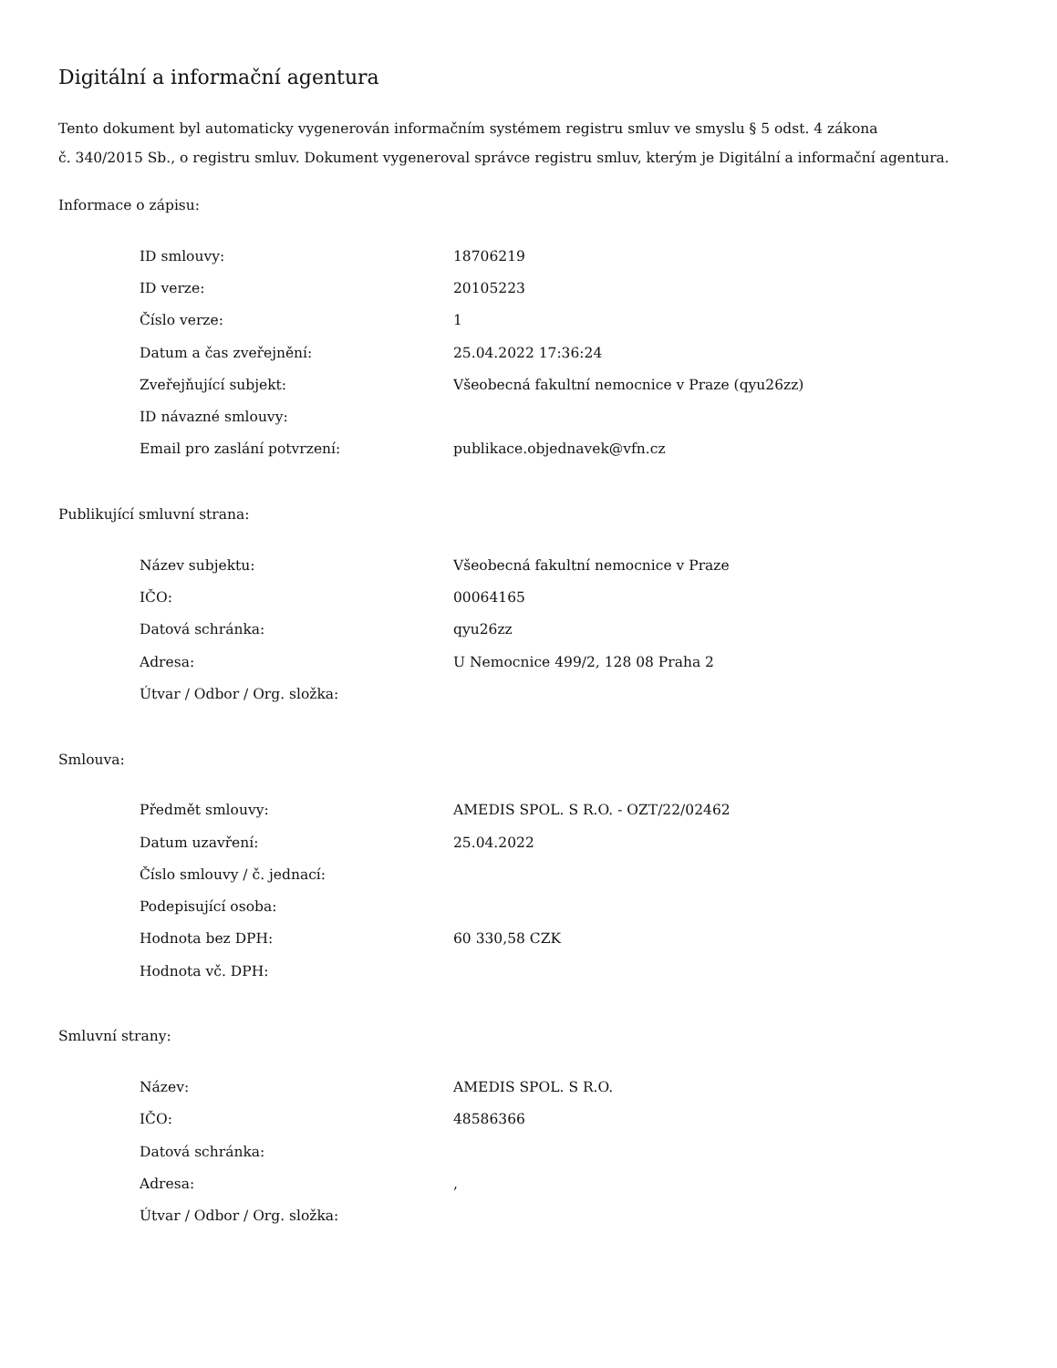Digitální a informační agentura
Tento dokument byl automaticky vygenerován informačním systémem registru smluv ve smyslu § 5 odst. 4 zákona
č. 340/2015 Sb., o registru smluv. Dokument vygeneroval správce registru smluv, kterým je Digitální a informační agentura.
Informace o zápisu:
| ID smlouvy: | 18706219 |
| ID verze: | 20105223 |
| Číslo verze: | 1 |
| Datum a čas zveřejnění: | 25.04.2022 17:36:24 |
| Zveřejňující subjekt: | Všeobecná fakultní nemocnice v Praze (qyu26zz) |
| ID návazné smlouvy: | |
| Email pro zaslání potvrzení: | publikace.objednavek@vfn.cz |
Publikující smluvní strana:
| Název subjektu: | Všeobecná fakultní nemocnice v Praze |
| IČO: | 00064165 |
| Datová schránka: | qyu26zz |
| Adresa: | U Nemocnice 499/2, 128 08 Praha 2 |
| Útvar / Odbor / Org. složka: | |
Smlouva:
| Předmět smlouvy: | AMEDIS SPOL. S R.O. - OZT/22/02462 |
| Datum uzavření: | 25.04.2022 |
| Číslo smlouvy / č. jednací: | |
| Podepisující osoba: | |
| Hodnota bez DPH: | 60 330,58 CZK |
| Hodnota vč. DPH: | |
Smluvní strany:
| Název: | AMEDIS SPOL. S R.O. |
| IČO: | 48586366 |
| Datová schránka: | |
| Adresa: | , |
| Útvar / Odbor / Org. složka: | |